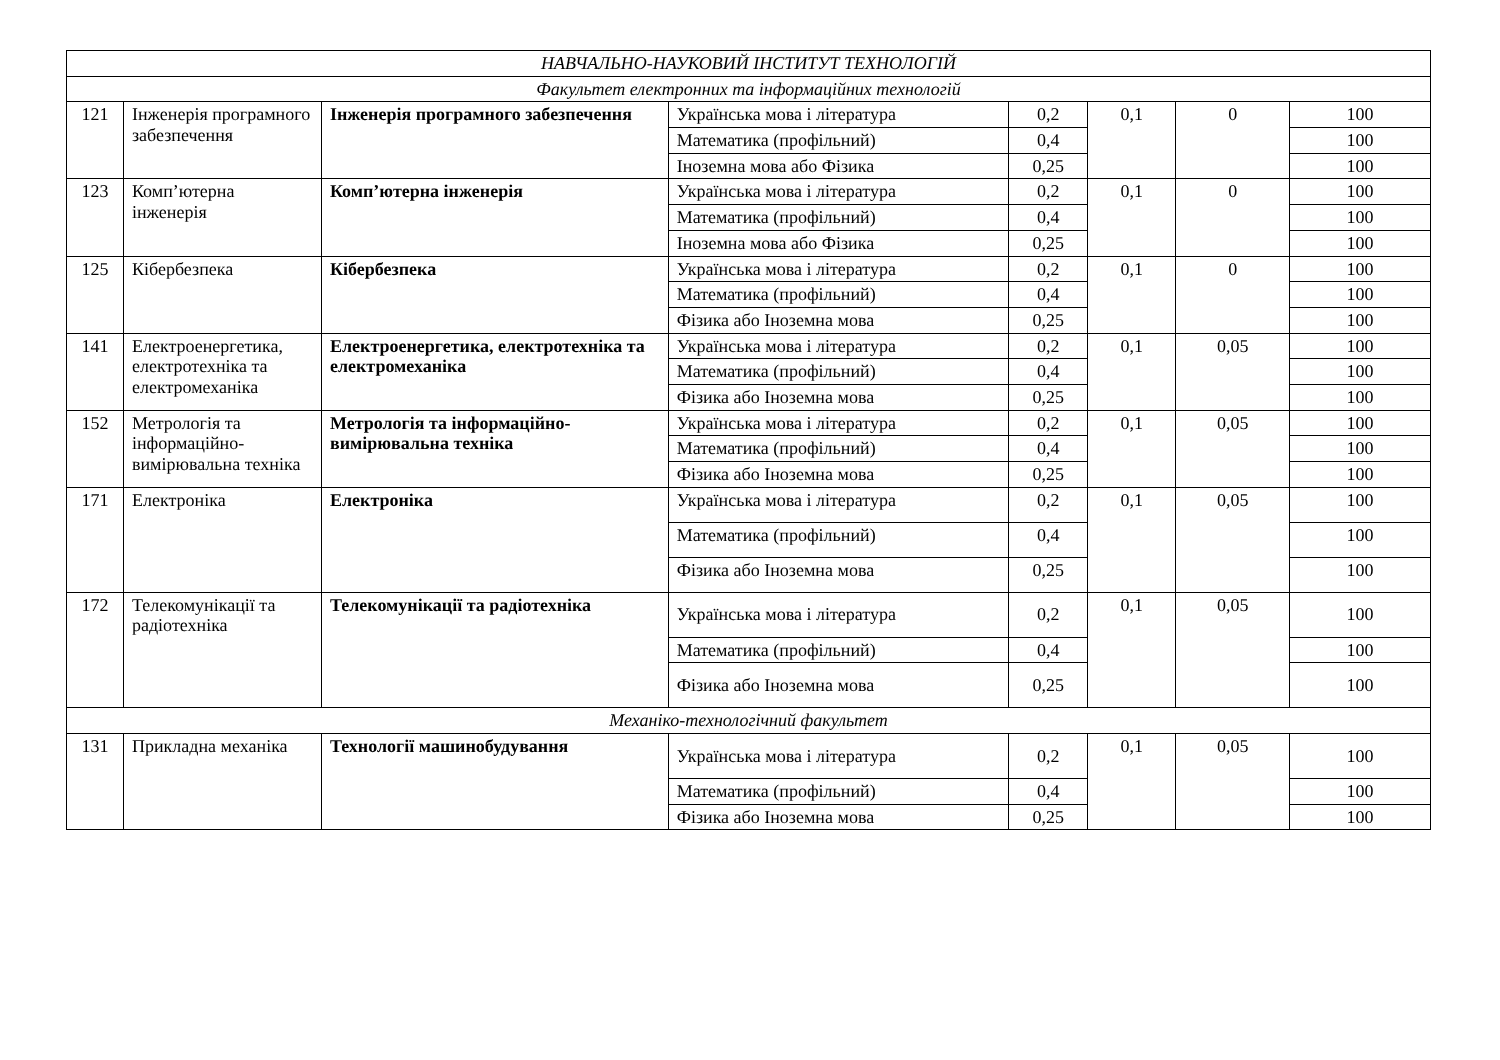| НАВЧАЛЬНО-НАУКОВИЙ ІНСТИТУТ ТЕХНОЛОГІЙ | | | | | | | |
| Факультет електронних та інформаційних технологій | | | | | | | |
| 121 | Інженерія програмного забезпечення | Інженерія програмного забезпечення | Українська мова і література | 0,2 | 0,1 | 0 | 100 |
| | | | Математика (профільний) | 0,4 | | | 100 |
| | | | Іноземна мова або Фізика | 0,25 | | | 100 |
| 123 | Комп’ютерна інженерія | Комп’ютерна інженерія | Українська мова і література | 0,2 | 0,1 | 0 | 100 |
| | | | Математика (профільний) | 0,4 | | | 100 |
| | | | Іноземна мова або Фізика | 0,25 | | | 100 |
| 125 | Кібербезпека | Кібербезпека | Українська мова і література | 0,2 | 0,1 | 0 | 100 |
| | | | Математика (профільний) | 0,4 | | | 100 |
| | | | Фізика або Іноземна мова | 0,25 | | | 100 |
| 141 | Електроенергетика, електротехніка та електромеханіка | Електроенергетика, електротехніка та електромеханіка | Українська мова і література | 0,2 | 0,1 | 0,05 | 100 |
| | | | Математика (профільний) | 0,4 | | | 100 |
| | | | Фізика або Іноземна мова | 0,25 | | | 100 |
| 152 | Метрологія та інформаційно-вимірювальна техніка | Метрологія та інформаційно-вимірювальна техніка | Українська мова і література | 0,2 | 0,1 | 0,05 | 100 |
| | | | Математика (профільний) | 0,4 | | | 100 |
| | | | Фізика або Іноземна мова | 0,25 | | | 100 |
| 171 | Електроніка | Електроніка | Українська мова і література | 0,2 | 0,1 | 0,05 | 100 |
| | | | Математика (профільний) | 0,4 | | | 100 |
| | | | Фізика або Іноземна мова | 0,25 | | | 100 |
| 172 | Телекомунікації та радіотехніка | Телекомунікації та радіотехніка | Українська мова і література | 0,2 | 0,1 | 0,05 | 100 |
| | | | Математика (профільний) | 0,4 | | | 100 |
| | | | Фізика або Іноземна мова | 0,25 | | | 100 |
| Механіко-технологічний факультет | | | | | | | |
| 131 | Прикладна механіка | Технології машинобудування | Українська мова і література | 0,2 | 0,1 | 0,05 | 100 |
| | | | Математика (профільний) | 0,4 | | | 100 |
| | | | Фізика або Іноземна мова | 0,25 | | | 100 |